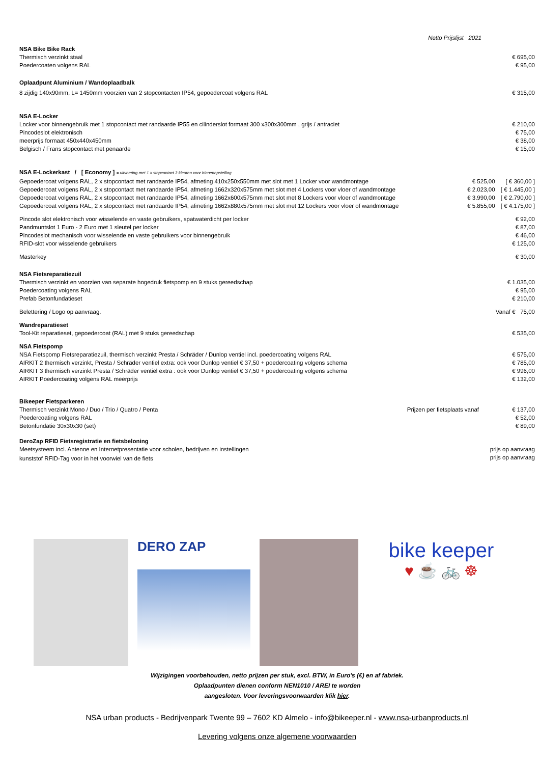Netto Prijslijst 2021
NSA Bike Bike Rack
| Thermisch verzinkt staal | € 695,00 |
| Poedercoaten volgens RAL | € 95,00 |
Oplaadpunt Aluminium / Wandoplaadbalk
| 8 zijdig 140x90mm, L= 1450mm voorzien van 2 stopcontacten IP54, gepoedercoat volgens RAL | € 315,00 |
NSA E-Locker
| Locker voor binnengebruik met 1 stopcontact met randaarde IP55 en cilinderslot formaat 300 x300x300mm , grijs / antraciet | € 210,00 |
| Pincodeslot elektronisch | € 75,00 |
| meerprijs formaat 450x440x450mm | € 38,00 |
| Belgisch / Frans stopcontact met penaarde | € 15,00 |
NSA E-Lockerkast / [ Economy ] = uitvoering met 1 x stopcontact 3 kleuren voor binnenopstelling
| Gepoedercoat volgens RAL, 2 x stopcontact met randaarde IP54, afmeting 410x250x550mm met slot met 1 Locker voor wandmontage | € 525,00 | [ € 360,00 ] |
| Gepoedercoat volgens RAL, 2 x stopcontact met randaarde IP54, afmeting 1662x320x575mm met slot met 4 Lockers voor vloer of wandmontage | € 2.023,00 | [ € 1.445,00 ] |
| Gepoedercoat volgens RAL, 2 x stopcontact met randaarde IP54, afmeting 1662x600x575mm met slot met 8 Lockers voor vloer of wandmontage | € 3.990,00 | [ € 2.790,00 ] |
| Gepoedercoat volgens RAL, 2 x stopcontact met randaarde IP54, afmeting 1662x880x575mm met slot met 12 Lockers voor vloer of wandmontage | € 5.855,00 | [ € 4.175,00 ] |
| Pincode slot elektronisch voor wisselende en vaste gebruikers, spatwaterdicht per locker | € 92,00 |
| Pandmuntslot 1 Euro - 2 Euro met 1 sleutel per locker | € 87,00 |
| Pincodeslot mechanisch voor wisselende en vaste gebruikers voor binnengebruik | € 46,00 |
| RFID-slot voor wisselende gebruikers | € 125,00 |
| Masterkey | € 30,00 |
NSA Fietsreparatiezuil
| Thermisch verzinkt en voorzien van separate hogedruk fietspomp en 9 stuks gereedschap | € 1.035,00 |
| Poedercoating volgens RAL | € 95,00 |
| Prefab Betonfundatieset | € 210,00 |
| Belettering / Logo op aanvraag. | Vanaf € 75,00 |
Wandreparatieset
| Tool-Kit reparatieset, gepoedercoat (RAL) met 9 stuks gereedschap | € 535,00 |
NSA Fietspomp
| NSA Fietspomp Fietsreparatiezuil, thermisch verzinkt Presta / Schräder / Dunlop ventiel incl. poedercoating volgens RAL | € 575,00 |
| AIRKIT 2 thermisch verzinkt, Presta / Schräder ventiel extra: ook voor Dunlop ventiel € 37,50 + poedercoating volgens schema | € 785,00 |
| AIRKIT 3 thermisch verzinkt Presta / Schräder ventiel extra : ook voor Dunlop ventiel € 37,50 + poedercoating volgens schema | € 996,00 |
| AIRKIT Poedercoating volgens RAL meerprijs | € 132,00 |
Bikeeper Fietsparkeren
| Thermisch verzinkt Mono / Duo / Trio / Quatro / Penta | Prijzen per fietsplaats vanaf | € 137,00 |
| Poedercoating volgens RAL | | € 52,00 |
| Betonfundatie 30x30x30 (set) | | € 89,00 |
DeroZap RFID Fietsregistratie en fietsbeloning
| Meetsysteem incl. Antenne en Internetpresentatie voor scholen, bedrijven en instellingen | prijs op aanvraag |
| kunststof RFID-Tag voor in het voorwiel van de fiets | prijs op aanvraag |
DERO ZAP
bike keeper
♥ ☕ 🚲 ☸
Wijzigingen voorbehouden, netto prijzen per stuk, excl. BTW, in Euro's (€) en af fabriek.
Oplaadpunten dienen conform NEN1010 / AREI te worden
aangesloten. Voor leveringsvoorwaarden klik hier.
NSA urban products - Bedrijvenpark Twente 99 – 7602 KD Almelo - info@bikeeper.nl - www.nsa-urbanproducts.nl
Levering volgens onze algemene voorwaarden